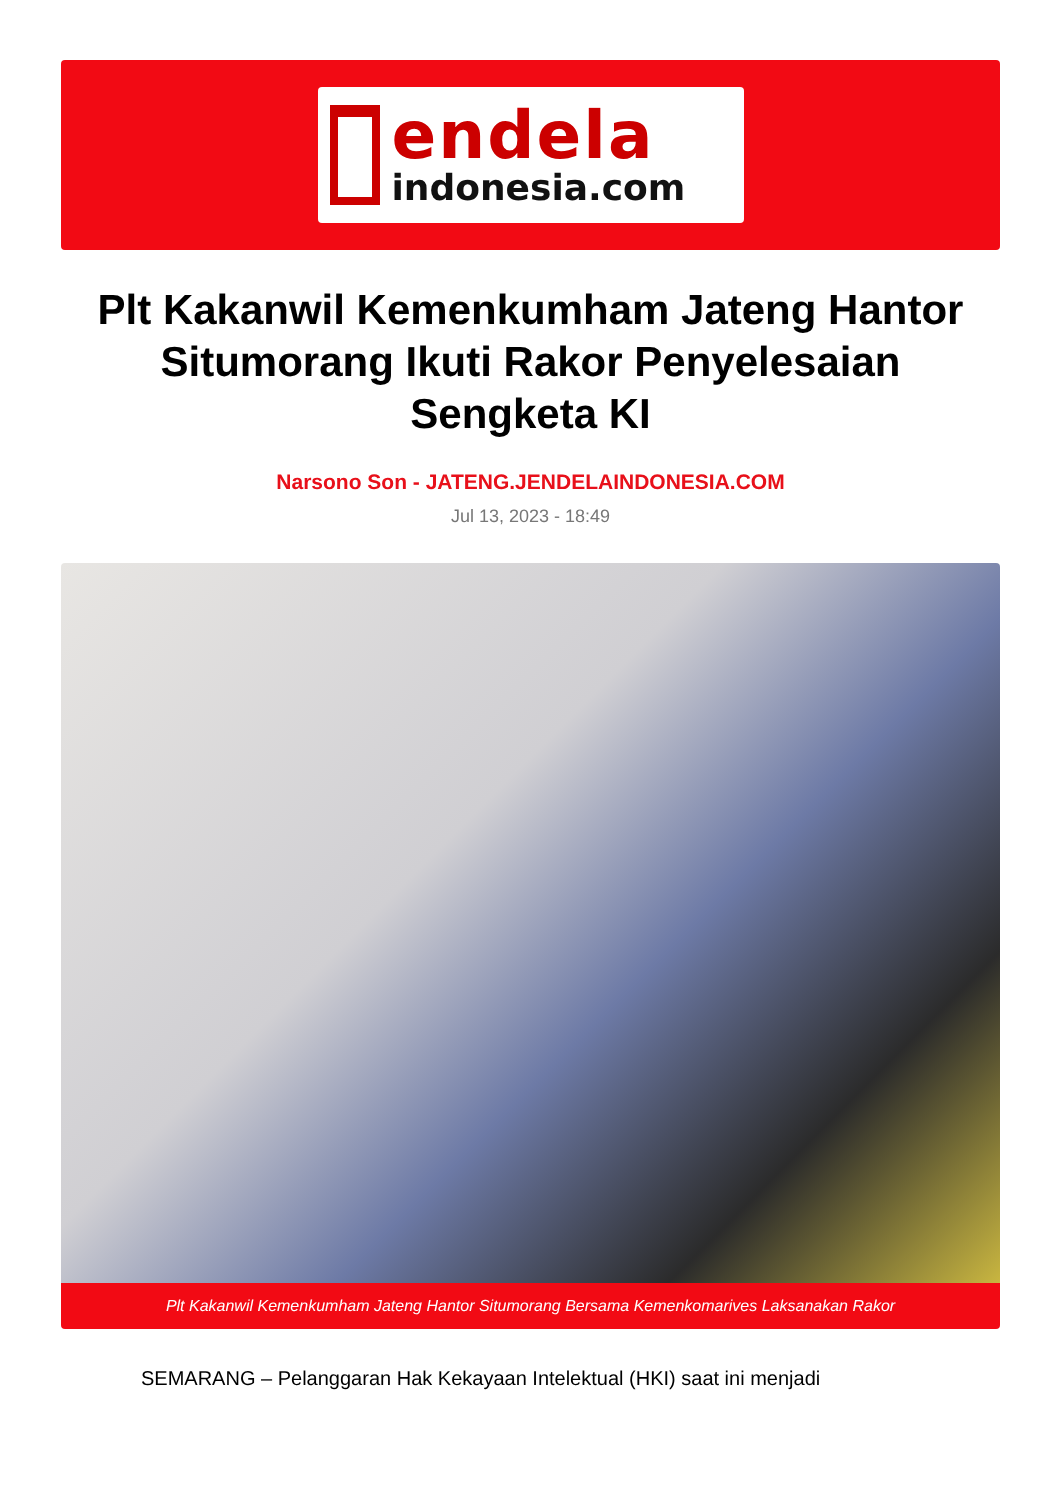endela
indonesia.com
Plt Kakanwil Kemenkumham Jateng Hantor Situmorang Ikuti Rakor Penyelesaian Sengketa KI
Narsono Son - JATENG.JENDELAINDONESIA.COM
Jul 13, 2023 - 18:49
Plt Kakanwil Kemenkumham Jateng Hantor Situmorang Bersama Kemenkomarives Laksanakan Rakor
SEMARANG – Pelanggaran Hak Kekayaan Intelektual (HKI) saat ini menjadi